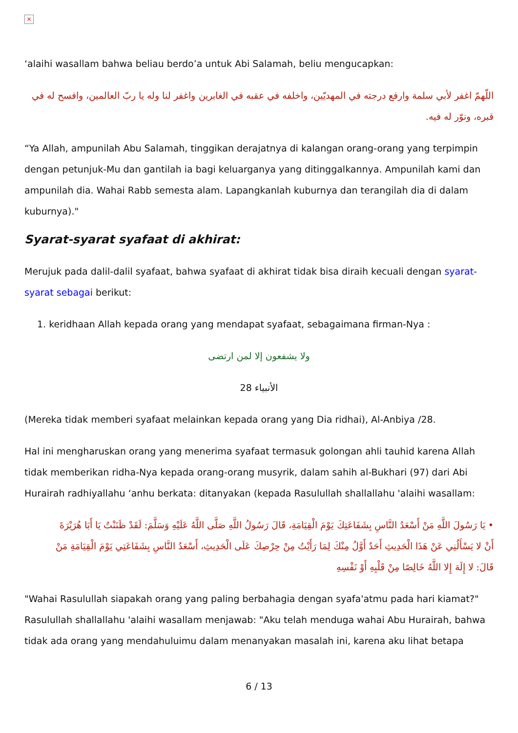×
‘alaihi wasallam bahwa beliau berdo’a untuk Abi Salamah, beliu mengucapkan:
اللّهمّ اغفر لأبي سلمة وارفع درجته في المهديّين، واخلفه في عقبه في الغابرين واغفر لنا وله يا ربّ العالمين، وافسح له في قبره، ونوّر له فيه.
“Ya Allah, ampunilah Abu Salamah, tinggikan derajatnya di kalangan orang-orang yang terpimpin dengan petunjuk-Mu dan gantilah ia bagi keluarganya yang ditinggalkannya. Ampunilah kami dan ampunilah dia. Wahai Rabb semesta alam. Lapangkanlah kuburnya dan terangilah dia di dalam kuburnya)."
Syarat-syarat syafaat di akhirat:
Merujuk pada dalil-dalil syafaat, bahwa syafaat di akhirat tidak bisa diraih kecuali dengan syarat-syarat sebagai berikut:
1. keridhaan Allah kepada orang yang mendapat syafaat, sebagaimana firman-Nya :
ولا يشفعون إلا لمن ارتضى
الأنبياء 28
(Mereka tidak memberi syafaat melainkan kepada orang yang Dia ridhai), Al-Anbiya /28.
Hal ini mengharuskan orang yang menerima syafaat termasuk golongan ahli tauhid karena Allah tidak memberikan ridha-Nya kepada orang-orang musyrik, dalam sahih al-Bukhari (97) dari Abi Hurairah radhiyallahu ‘anhu berkata: ditanyakan (kepada Rasulullah shallallahu 'alaihi wasallam:
• يَا رَسُولَ اللَّهِ مَنْ أَسْعَدُ النَّاسِ بِشَفَاعَتِكَ يَوْمَ الْقِيَامَةِ، قَالَ رَسُولُ اللَّهِ صَلَّى اللَّهُ عَلَيْهِ وَسَلَّمَ: لَقَدْ ظَنَنْتُ يَا أَبَا هُرَيْرَةَ أَنْ لا يَسْأَلُنِي عَنْ هَذَا الْحَدِيثِ أَحَدٌ أَوَّلُ مِنْكَ لِمَا رَأَيْتُ مِنْ حِرْصِكَ عَلَى الْحَدِيثِ، أَسْعَدُ النَّاسِ بِشَفَاعَتِي يَوْمَ الْقِيَامَةِ مَنْ قَالَ: لا إِلَهَ إِلا اللَّهُ خَالِصًا مِنْ قَلْبِهِ أَوْ نَفْسِهِ
"Wahai Rasulullah siapakah orang yang paling berbahagia dengan syafa'atmu pada hari kiamat?" Rasulullah shallallahu 'alaihi wasallam menjawab: "Aku telah menduga wahai Abu Hurairah, bahwa tidak ada orang yang mendahuluimu dalam menanyakan masalah ini, karena aku lihat betapa
6 / 13